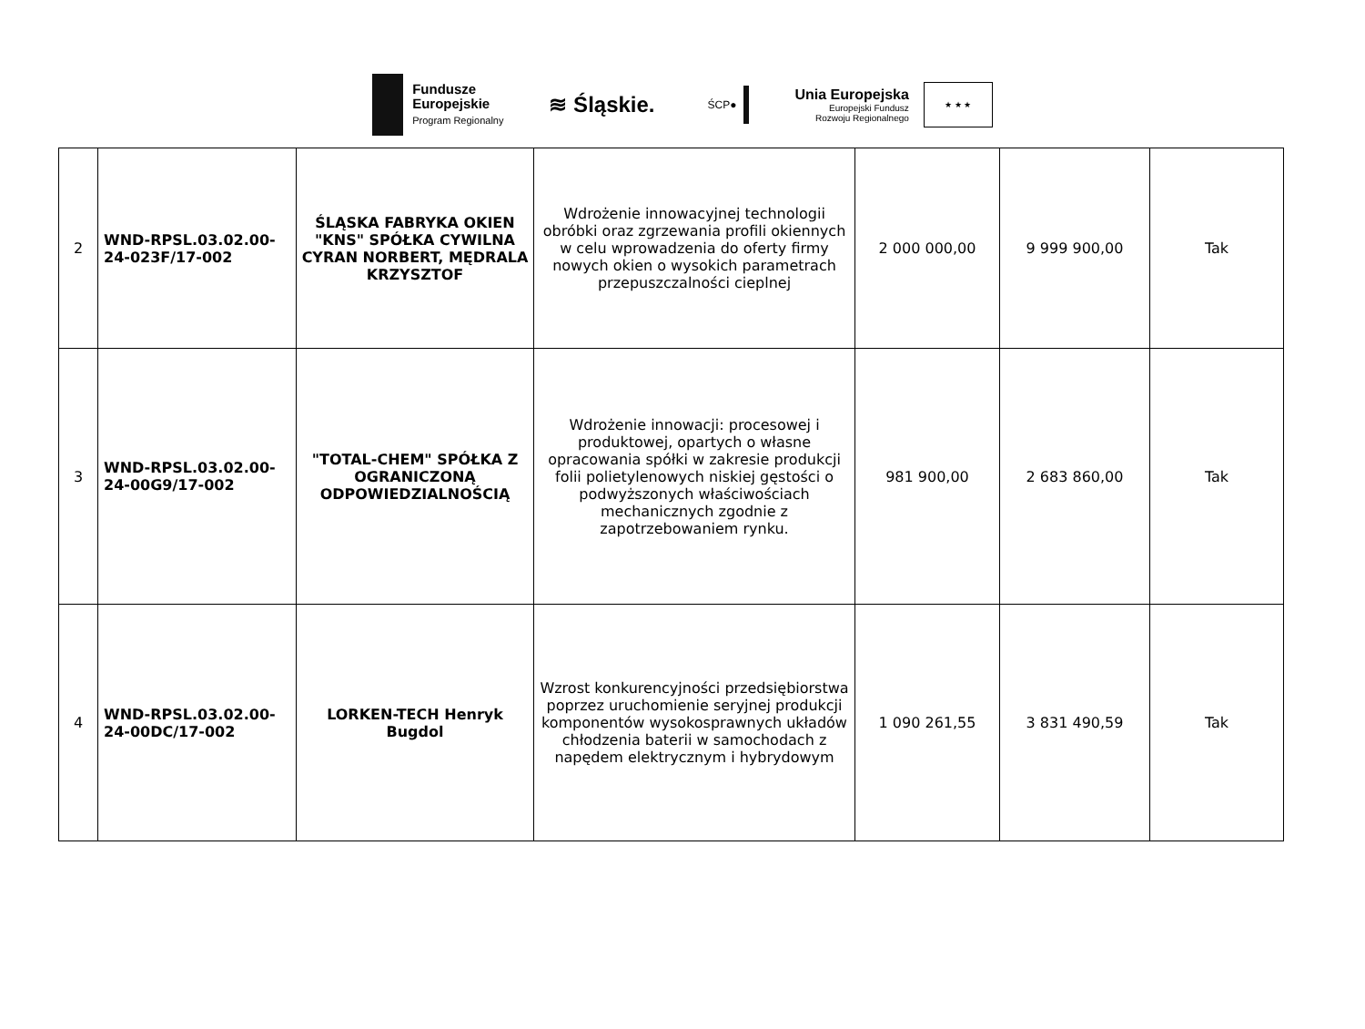Fundusze
Europejskie
Program Regionalny
≋ Śląskie.
ŚCP●
Unia Europejska
Europejski Fundusz
Rozwoju Regionalnego
★ ★ ★
| 2 | WND-RPSL.03.02.00-24-023F/17-002 | ŚLĄSKA FABRYKA OKIEN "KNS" SPÓŁKA CYWILNA CYRAN NORBERT, MĘDRALA KRZYSZTOF | Wdrożenie innowacyjnej technologii obróbki oraz zgrzewania profili okiennych w celu wprowadzenia do oferty firmy nowych okien o wysokich parametrach przepuszczalności cieplnej | 2 000 000,00 | 9 999 900,00 | Tak |
| 3 | WND-RPSL.03.02.00-24-00G9/17-002 | "TOTAL-CHEM" SPÓŁKA Z OGRANICZONĄ ODPOWIEDZIALNOŚCIĄ | Wdrożenie innowacji: procesowej i produktowej, opartych o własne opracowania spółki w zakresie produkcji folii polietylenowych niskiej gęstości o podwyższonych właściwościach mechanicznych zgodnie z zapotrzebowaniem rynku. | 981 900,00 | 2 683 860,00 | Tak |
| 4 | WND-RPSL.03.02.00-24-00DC/17-002 | LORKEN-TECH Henryk Bugdol | Wzrost konkurencyjności przedsiębiorstwa poprzez uruchomienie seryjnej produkcji komponentów wysokosprawnych układów chłodzenia baterii w samochodach z napędem elektrycznym i hybrydowym | 1 090 261,55 | 3 831 490,59 | Tak |